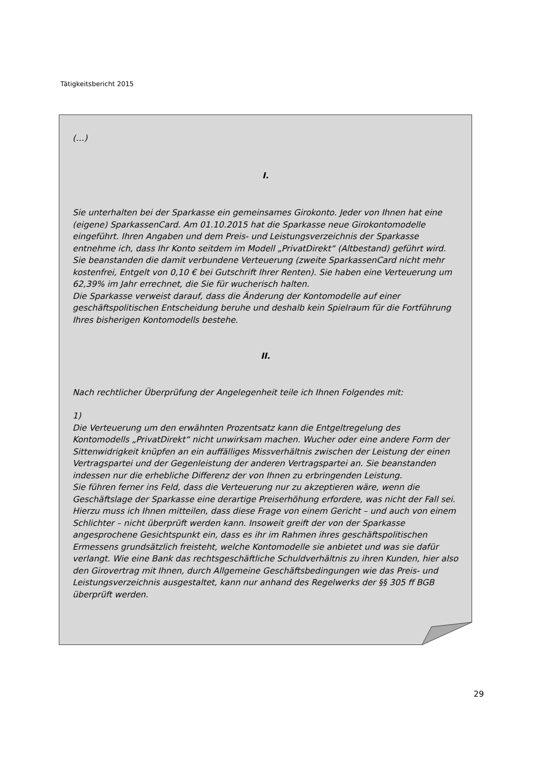Tätigkeitsbericht 2015
(…)
I.
Sie unterhalten bei der Sparkasse ein gemeinsames Girokonto. Jeder von Ihnen hat eine (eigene) SparkassenCard. Am 01.10.2015 hat die Sparkasse neue Girokontomodelle eingeführt. Ihren Angaben und dem Preis- und Leistungsverzeichnis der Sparkasse entnehme ich, dass Ihr Konto seitdem im Modell „PrivatDirekt“ (Altbestand) geführt wird. Sie beanstanden die damit verbundene Verteuerung (zweite SparkassenCard nicht mehr kostenfrei, Entgelt von 0,10 € bei Gutschrift Ihrer Renten). Sie haben eine Verteuerung um 62,39% im Jahr errechnet, die Sie für wucherisch halten.
Die Sparkasse verweist darauf, dass die Änderung der Kontomodelle auf einer geschäftspolitischen Entscheidung beruhe und deshalb kein Spielraum für die Fortführung Ihres bisherigen Kontomodells bestehe.
II.
Nach rechtlicher Überprüfung der Angelegenheit teile ich Ihnen Folgendes mit:
1)
Die Verteuerung um den erwähnten Prozentsatz kann die Entgeltregelung des Kontomodells „PrivatDirekt“ nicht unwirksam machen. Wucher oder eine andere Form der Sittenwidrigkeit knüpfen an ein auffälliges Missverhältnis zwischen der Leistung der einen Vertragspartei und der Gegenleistung der anderen Vertragspartei an. Sie beanstanden indessen nur die erhebliche Differenz der von Ihnen zu erbringenden Leistung.
Sie führen ferner ins Feld, dass die Verteuerung nur zu akzeptieren wäre, wenn die Geschäftslage der Sparkasse eine derartige Preiserhöhung erfordere, was nicht der Fall sei.
Hierzu muss ich Ihnen mitteilen, dass diese Frage von einem Gericht – und auch von einem Schlichter – nicht überprüft werden kann. Insoweit greift der von der Sparkasse angesprochene Gesichtspunkt ein, dass es ihr im Rahmen ihres geschäftspolitischen Ermessens grundsätzlich freisteht, welche Kontomodelle sie anbietet und was sie dafür verlangt. Wie eine Bank das rechtsgeschäftliche Schuldverhältnis zu ihren Kunden, hier also den Girovertrag mit Ihnen, durch Allgemeine Geschäftsbedingungen wie das Preis- und Leistungsverzeichnis ausgestaltet, kann nur anhand des Regelwerks der §§ 305 ff BGB überprüft werden.
29